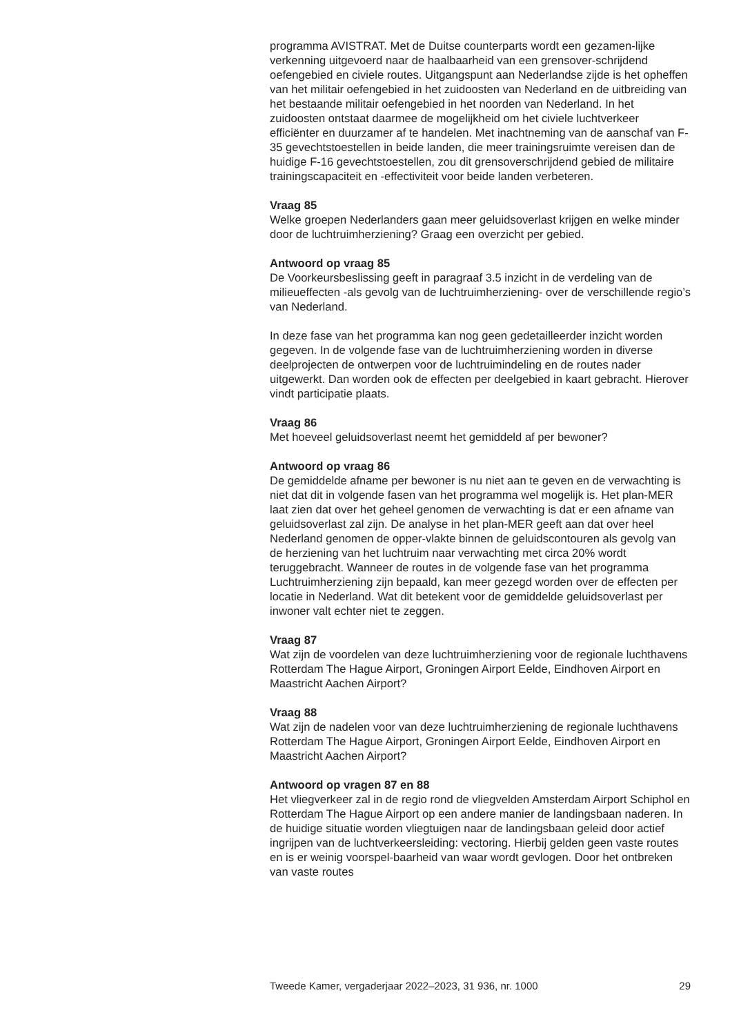programma AVISTRAT. Met de Duitse counterparts wordt een gezamen-lijke verkenning uitgevoerd naar de haalbaarheid van een grensover-schrijdend oefengebied en civiele routes. Uitgangspunt aan Nederlandse zijde is het opheffen van het militair oefengebied in het zuidoosten van Nederland en de uitbreiding van het bestaande militair oefengebied in het noorden van Nederland. In het zuidoosten ontstaat daarmee de mogelijkheid om het civiele luchtverkeer efficiënter en duurzamer af te handelen. Met inachtneming van de aanschaf van F-35 gevechtstoestellen in beide landen, die meer trainingsruimte vereisen dan de huidige F-16 gevechtstoestellen, zou dit grensoverschrijdend gebied de militaire trainingscapaciteit en -effectiviteit voor beide landen verbeteren.
Vraag 85
Welke groepen Nederlanders gaan meer geluidsoverlast krijgen en welke minder door de luchtruimherziening? Graag een overzicht per gebied.
Antwoord op vraag 85
De Voorkeursbeslissing geeft in paragraaf 3.5 inzicht in de verdeling van de milieueffecten -als gevolg van de luchtruimherziening- over de verschillende regio’s van Nederland.
In deze fase van het programma kan nog geen gedetailleerder inzicht worden gegeven. In de volgende fase van de luchtruimherziening worden in diverse deelprojecten de ontwerpen voor de luchtruimindeling en de routes nader uitgewerkt. Dan worden ook de effecten per deelgebied in kaart gebracht. Hierover vindt participatie plaats.
Vraag 86
Met hoeveel geluidsoverlast neemt het gemiddeld af per bewoner?
Antwoord op vraag 86
De gemiddelde afname per bewoner is nu niet aan te geven en de verwachting is niet dat dit in volgende fasen van het programma wel mogelijk is. Het plan-MER laat zien dat over het geheel genomen de verwachting is dat er een afname van geluidsoverlast zal zijn. De analyse in het plan-MER geeft aan dat over heel Nederland genomen de opper-vlakte binnen de geluidscontouren als gevolg van de herziening van het luchtruim naar verwachting met circa 20% wordt teruggebracht. Wanneer de routes in de volgende fase van het programma Luchtruimherziening zijn bepaald, kan meer gezegd worden over de effecten per locatie in Nederland. Wat dit betekent voor de gemiddelde geluidsoverlast per inwoner valt echter niet te zeggen.
Vraag 87
Wat zijn de voordelen van deze luchtruimherziening voor de regionale luchthavens Rotterdam The Hague Airport, Groningen Airport Eelde, Eindhoven Airport en Maastricht Aachen Airport?
Vraag 88
Wat zijn de nadelen voor van deze luchtruimherziening de regionale luchthavens Rotterdam The Hague Airport, Groningen Airport Eelde, Eindhoven Airport en Maastricht Aachen Airport?
Antwoord op vragen 87 en 88
Het vliegverkeer zal in de regio rond de vliegvelden Amsterdam Airport Schiphol en Rotterdam The Hague Airport op een andere manier de landingsbaan naderen. In de huidige situatie worden vliegtuigen naar de landingsbaan geleid door actief ingrijpen van de luchtverkeersleiding: vectoring. Hierbij gelden geen vaste routes en is er weinig voorspel-baarheid van waar wordt gevlogen. Door het ontbreken van vaste routes
Tweede Kamer, vergaderjaar 2022–2023, 31 936, nr. 1000 29